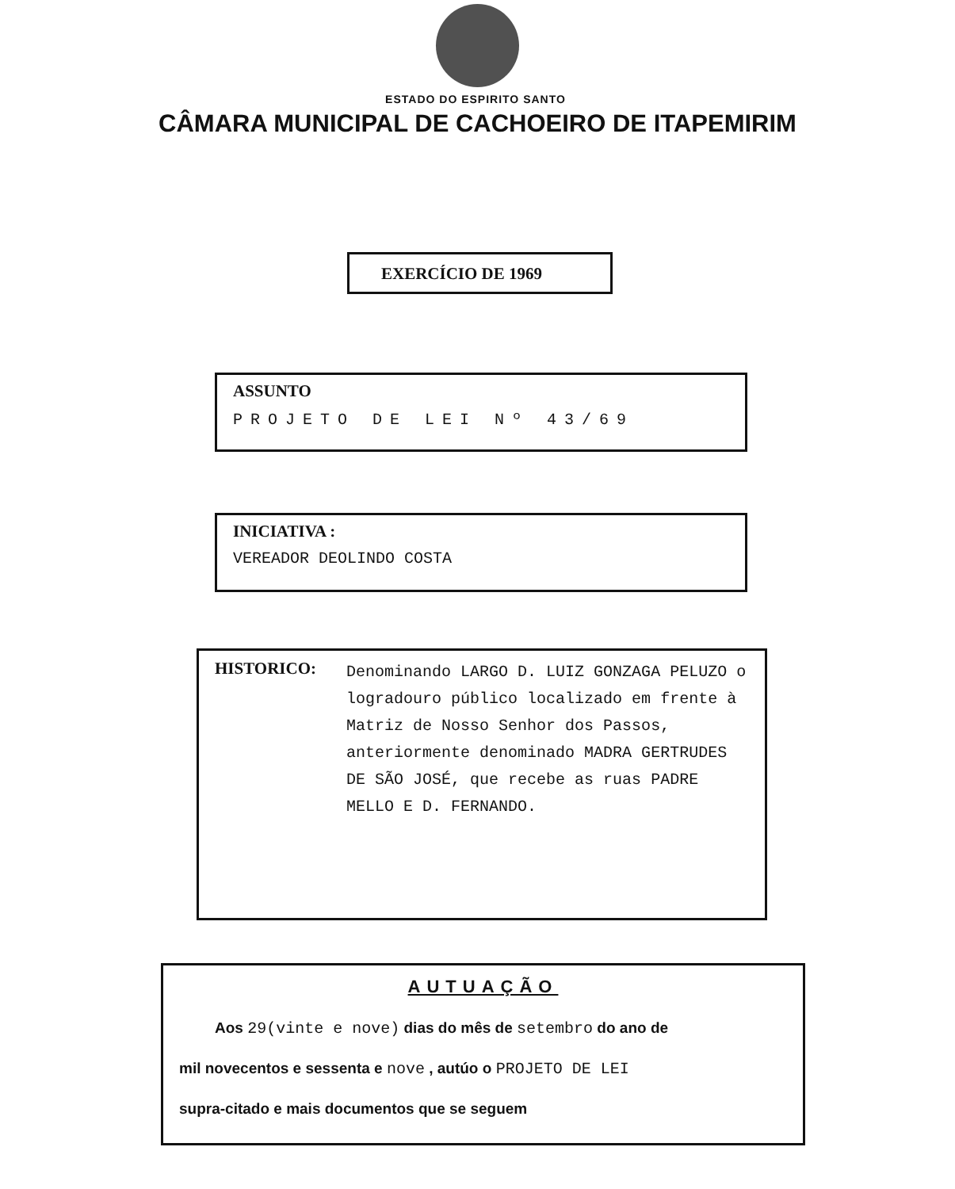ESTADO DO ESPIRITO SANTO
CÂMARA MUNICIPAL DE CACHOEIRO DE ITAPEMIRIM
EXERCÍCIO DE 1969
ASSUNTO
PROJETO DE LEI Nº 43/69
INICIATIVA :
VEREADOR DEOLINDO COSTA
HISTORICO:
Denominando LARGO D. LUIZ GONZAGA PELUZO o logradouro público localizado em frente à Matriz de Nosso Senhor dos Passos, anteriormente denominado MADRA GERTRUDES DE SÃO JOSÉ, que recebe as ruas PADRE MELLO E D. FERNANDO.
AUTUAÇÃO
Aos 29(vinte e nove) dias do mês de setembro do ano de
mil novecentos e sessenta e nove , autúo o PROJETO DE LEI
supra-citado e mais documentos que se seguem